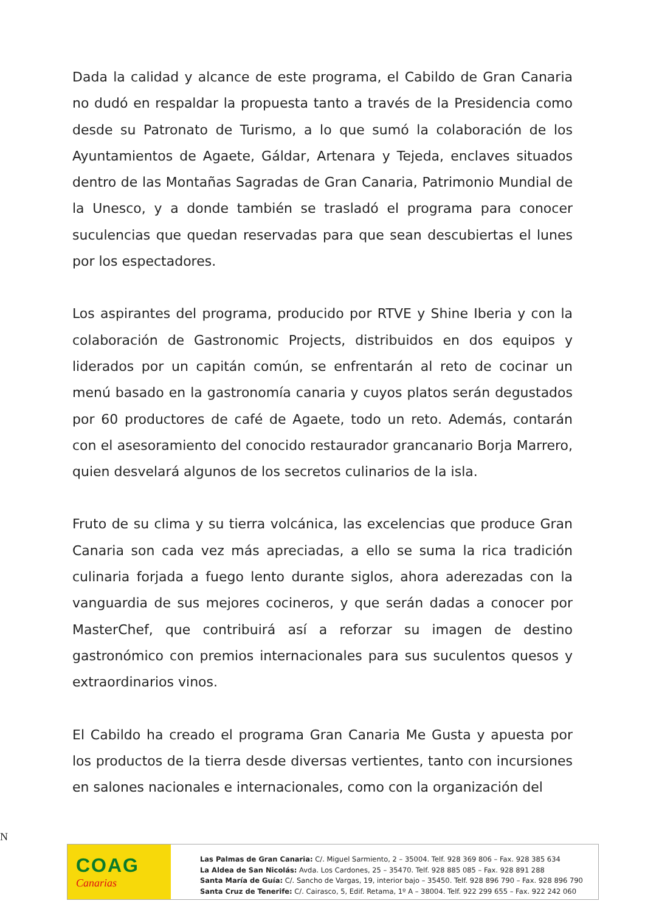Dada la calidad y alcance de este programa, el Cabildo de Gran Canaria no dudó en respaldar la propuesta tanto a través de la Presidencia como desde su Patronato de Turismo, a lo que sumó la colaboración de los Ayuntamientos de Agaete, Gáldar, Artenara y Tejeda, enclaves situados dentro de las Montañas Sagradas de Gran Canaria, Patrimonio Mundial de la Unesco, y a donde también se trasladó el programa para conocer suculencias que quedan reservadas para que sean descubiertas el lunes por los espectadores.
Los aspirantes del programa, producido por RTVE y Shine Iberia y con la colaboración de Gastronomic Projects, distribuidos en dos equipos y liderados por un capitán común, se enfrentarán al reto de cocinar un menú basado en la gastronomía canaria y cuyos platos serán degustados por 60 productores de café de Agaete, todo un reto. Además, contarán con el asesoramiento del conocido restaurador grancanario Borja Marrero, quien desvelará algunos de los secretos culinarios de la isla.
Fruto de su clima y su tierra volcánica, las excelencias que produce Gran Canaria son cada vez más apreciadas, a ello se suma la rica tradición culinaria forjada a fuego lento durante siglos, ahora aderezadas con la vanguardia de sus mejores cocineros, y que serán dadas a conocer por MasterChef, que contribuirá así a reforzar su imagen de destino gastronómico con premios internacionales para sus suculentos quesos y extraordinarios vinos.
El Cabildo ha creado el programa Gran Canaria Me Gusta y apuesta por los productos de la tierra desde diversas vertientes, tanto con incursiones en salones nacionales e internacionales, como con la organización del
N
COAG
Canarias
Las Palmas de Gran Canaria: C/. Miguel Sarmiento, 2 – 35004. Telf. 928 369 806 – Fax. 928 385 634
La Aldea de San Nicolás: Avda. Los Cardones, 25 – 35470. Telf. 928 885 085 – Fax. 928 891 288
Santa María de Guía: C/. Sancho de Vargas, 19, interior bajo – 35450. Telf. 928 896 790 – Fax. 928 896 790
Santa Cruz de Tenerife: C/. Cairasco, 5, Edif. Retama, 1º A – 38004. Telf. 922 299 655 – Fax. 922 242 060